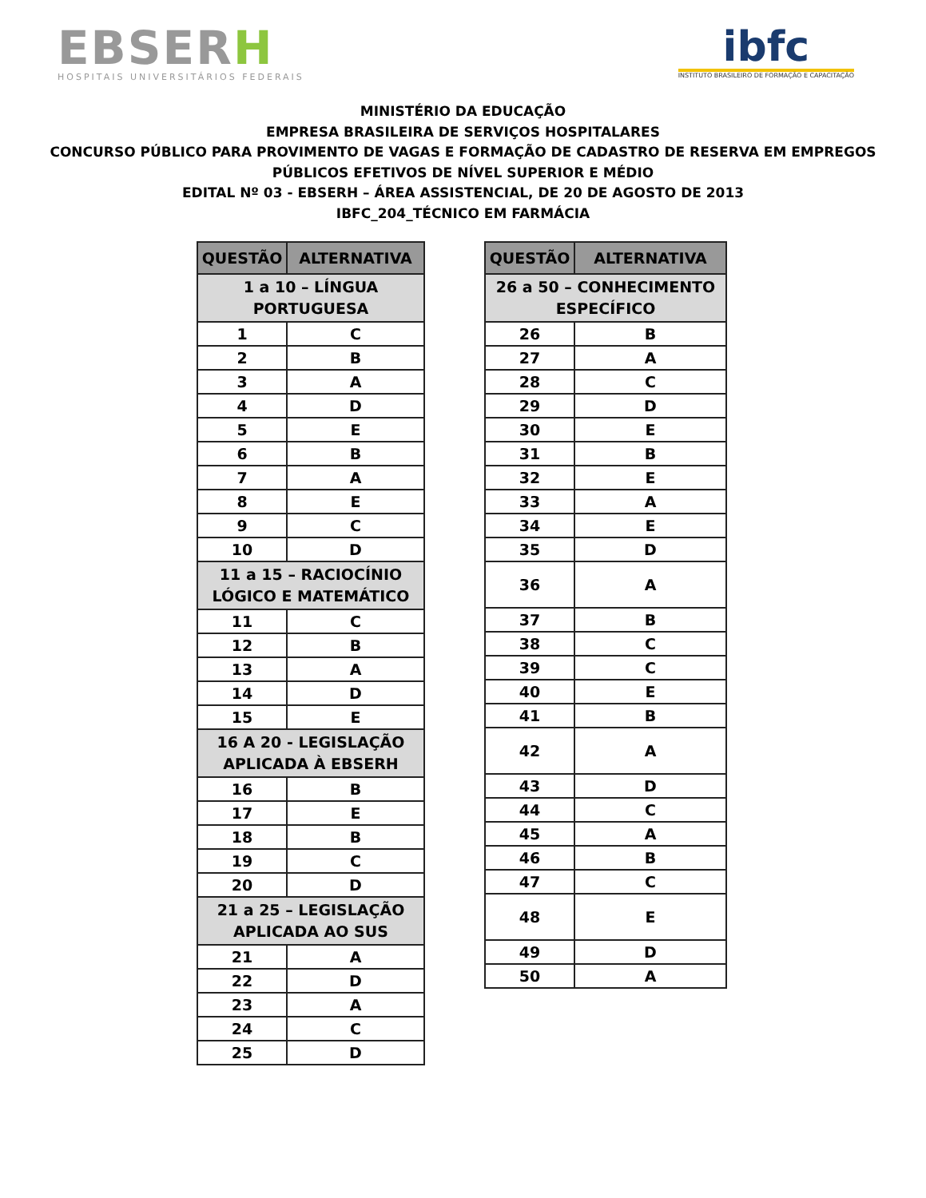EBSERH
HOSPITAIS UNIVERSITÁRIOS FEDERAIS
ibfc
INSTITUTO BRASILEIRO DE FORMAÇÃO E CAPACITAÇÃO
MINISTÉRIO DA EDUCAÇÃO
EMPRESA BRASILEIRA DE SERVIÇOS HOSPITALARES
CONCURSO PÚBLICO PARA PROVIMENTO DE VAGAS E FORMAÇÃO DE CADASTRO DE RESERVA EM EMPREGOS
PÚBLICOS EFETIVOS DE NÍVEL SUPERIOR E MÉDIO
EDITAL Nº 03 - EBSERH – ÁREA ASSISTENCIAL, DE 20 DE AGOSTO DE 2013
IBFC_204_TÉCNICO EM FARMÁCIA
| QUESTÃO | ALTERNATIVA |
| --- | --- |
| 1 a 10 – LÍNGUA PORTUGUESA | |
| 1 | C |
| 2 | B |
| 3 | A |
| 4 | D |
| 5 | E |
| 6 | B |
| 7 | A |
| 8 | E |
| 9 | C |
| 10 | D |
| 11 a 15 – RACIOCÍNIO LÓGICO E MATEMÁTICO | |
| 11 | C |
| 12 | B |
| 13 | A |
| 14 | D |
| 15 | E |
| 16 A 20 - LEGISLAÇÃO APLICADA À EBSERH | |
| 16 | B |
| 17 | E |
| 18 | B |
| 19 | C |
| 20 | D |
| 21 a 25 – LEGISLAÇÃO APLICADA AO SUS | |
| 21 | A |
| 22 | D |
| 23 | A |
| 24 | C |
| 25 | D |
| QUESTÃO | ALTERNATIVA |
| --- | --- |
| 26 a 50 – CONHECIMENTO ESPECÍFICO | |
| 26 | B |
| 27 | A |
| 28 | C |
| 29 | D |
| 30 | E |
| 31 | B |
| 32 | E |
| 33 | A |
| 34 | E |
| 35 | D |
| 36 | A |
| 37 | B |
| 38 | C |
| 39 | C |
| 40 | E |
| 41 | B |
| 42 | A |
| 43 | D |
| 44 | C |
| 45 | A |
| 46 | B |
| 47 | C |
| 48 | E |
| 49 | D |
| 50 | A |